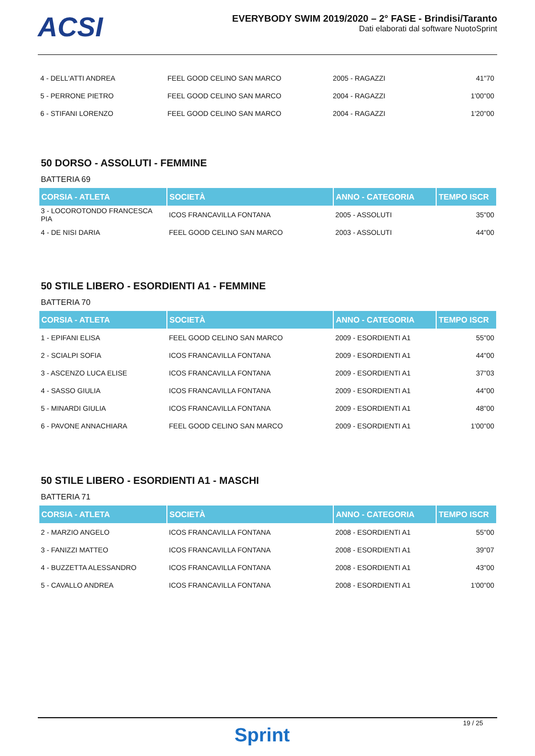ACSI
EVERYBODY SWIM 2019/2020 – 2° FASE - Brindisi/Taranto
Dati elaborati dal software NuotoSprint
| 4 - DELL'ATTI ANDREA | FEEL GOOD CELINO SAN MARCO | 2005 - RAGAZZI | 41"70 |
| 5 - PERRONE PIETRO | FEEL GOOD CELINO SAN MARCO | 2004 - RAGAZZI | 1'00"00 |
| 6 - STIFANI LORENZO | FEEL GOOD CELINO SAN MARCO | 2004 - RAGAZZI | 1'20"00 |
50 DORSO - ASSOLUTI - FEMMINE
BATTERIA 69
| CORSIA - ATLETA | SOCIETÀ | ANNO - CATEGORIA | TEMPO ISCR |
| --- | --- | --- | --- |
| 3 - LOCOROTONDO FRANCESCA PIA | ICOS FRANCAVILLA FONTANA | 2005 - ASSOLUTI | 35"00 |
| 4 - DE NISI DARIA | FEEL GOOD CELINO SAN MARCO | 2003 - ASSOLUTI | 44"00 |
50 STILE LIBERO - ESORDIENTI A1 - FEMMINE
BATTERIA 70
| CORSIA - ATLETA | SOCIETÀ | ANNO - CATEGORIA | TEMPO ISCR |
| --- | --- | --- | --- |
| 1 - EPIFANI ELISA | FEEL GOOD CELINO SAN MARCO | 2009 - ESORDIENTI A1 | 55"00 |
| 2 - SCIALPI SOFIA | ICOS FRANCAVILLA FONTANA | 2009 - ESORDIENTI A1 | 44"00 |
| 3 - ASCENZO LUCA ELISE | ICOS FRANCAVILLA FONTANA | 2009 - ESORDIENTI A1 | 37"03 |
| 4 - SASSO GIULIA | ICOS FRANCAVILLA FONTANA | 2009 - ESORDIENTI A1 | 44"00 |
| 5 - MINARDI GIULIA | ICOS FRANCAVILLA FONTANA | 2009 - ESORDIENTI A1 | 48"00 |
| 6 - PAVONE ANNACHIARA | FEEL GOOD CELINO SAN MARCO | 2009 - ESORDIENTI A1 | 1'00"00 |
50 STILE LIBERO - ESORDIENTI A1 - MASCHI
BATTERIA 71
| CORSIA - ATLETA | SOCIETÀ | ANNO - CATEGORIA | TEMPO ISCR |
| --- | --- | --- | --- |
| 2 - MARZIO ANGELO | ICOS FRANCAVILLA FONTANA | 2008 - ESORDIENTI A1 | 55"00 |
| 3 - FANIZZI MATTEO | ICOS FRANCAVILLA FONTANA | 2008 - ESORDIENTI A1 | 39"07 |
| 4 - BUZZETTA ALESSANDRO | ICOS FRANCAVILLA FONTANA | 2008 - ESORDIENTI A1 | 43"00 |
| 5 - CAVALLO ANDREA | ICOS FRANCAVILLA FONTANA | 2008 - ESORDIENTI A1 | 1'00"00 |
19 / 25
Sprint